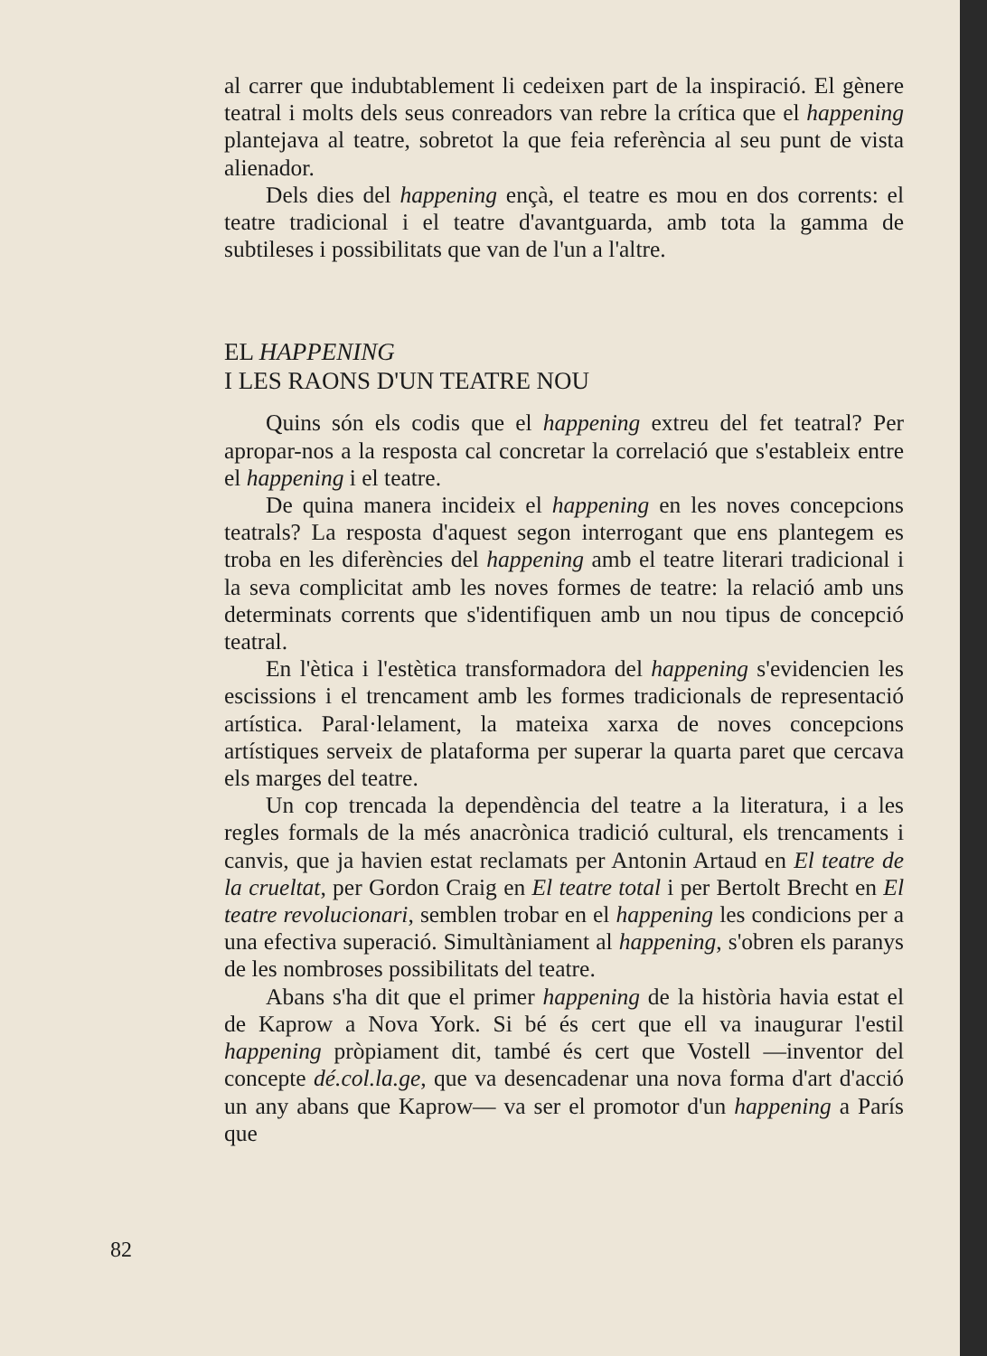al carrer que indubtablement li cedeixen part de la inspiració. El gènere teatral i molts dels seus conreadors van rebre la crítica que el happening plantejava al teatre, sobretot la que feia referència al seu punt de vista alienador.
Dels dies del happening ençà, el teatre es mou en dos corrents: el teatre tradicional i el teatre d'avantguarda, amb tota la gamma de subtileses i possibilitats que van de l'un a l'altre.
EL HAPPENING
I LES RAONS D'UN TEATRE NOU
Quins són els codis que el happening extreu del fet teatral? Per apropar-nos a la resposta cal concretar la correlació que s'estableix entre el happening i el teatre.
De quina manera incideix el happening en les noves concepcions teatrals? La resposta d'aquest segon interrogant que ens plantegem es troba en les diferències del happening amb el teatre literari tradicional i la seva complicitat amb les noves formes de teatre: la relació amb uns determinats corrents que s'identifiquen amb un nou tipus de concepció teatral.
En l'ètica i l'estètica transformadora del happening s'evidencien les escissions i el trencament amb les formes tradicionals de representació artística. Paral·lelament, la mateixa xarxa de noves concepcions artístiques serveix de plataforma per superar la quarta paret que cercava els marges del teatre.
Un cop trencada la dependència del teatre a la literatura, i a les regles formals de la més anacrònica tradició cultural, els trencaments i canvis, que ja havien estat reclamats per Antonin Artaud en El teatre de la crueltat, per Gordon Craig en El teatre total i per Bertolt Brecht en El teatre revolucionari, semblen trobar en el happening les condicions per a una efectiva superació. Simultàniament al happening, s'obren els paranys de les nombroses possibilitats del teatre.
Abans s'ha dit que el primer happening de la història havia estat el de Kaprow a Nova York. Si bé és cert que ell va inaugurar l'estil happening pròpiament dit, també és cert que Vostell —inventor del concepte dé.col.la.ge, que va desencadenar una nova forma d'art d'acció un any abans que Kaprow— va ser el promotor d'un happening a París que
82